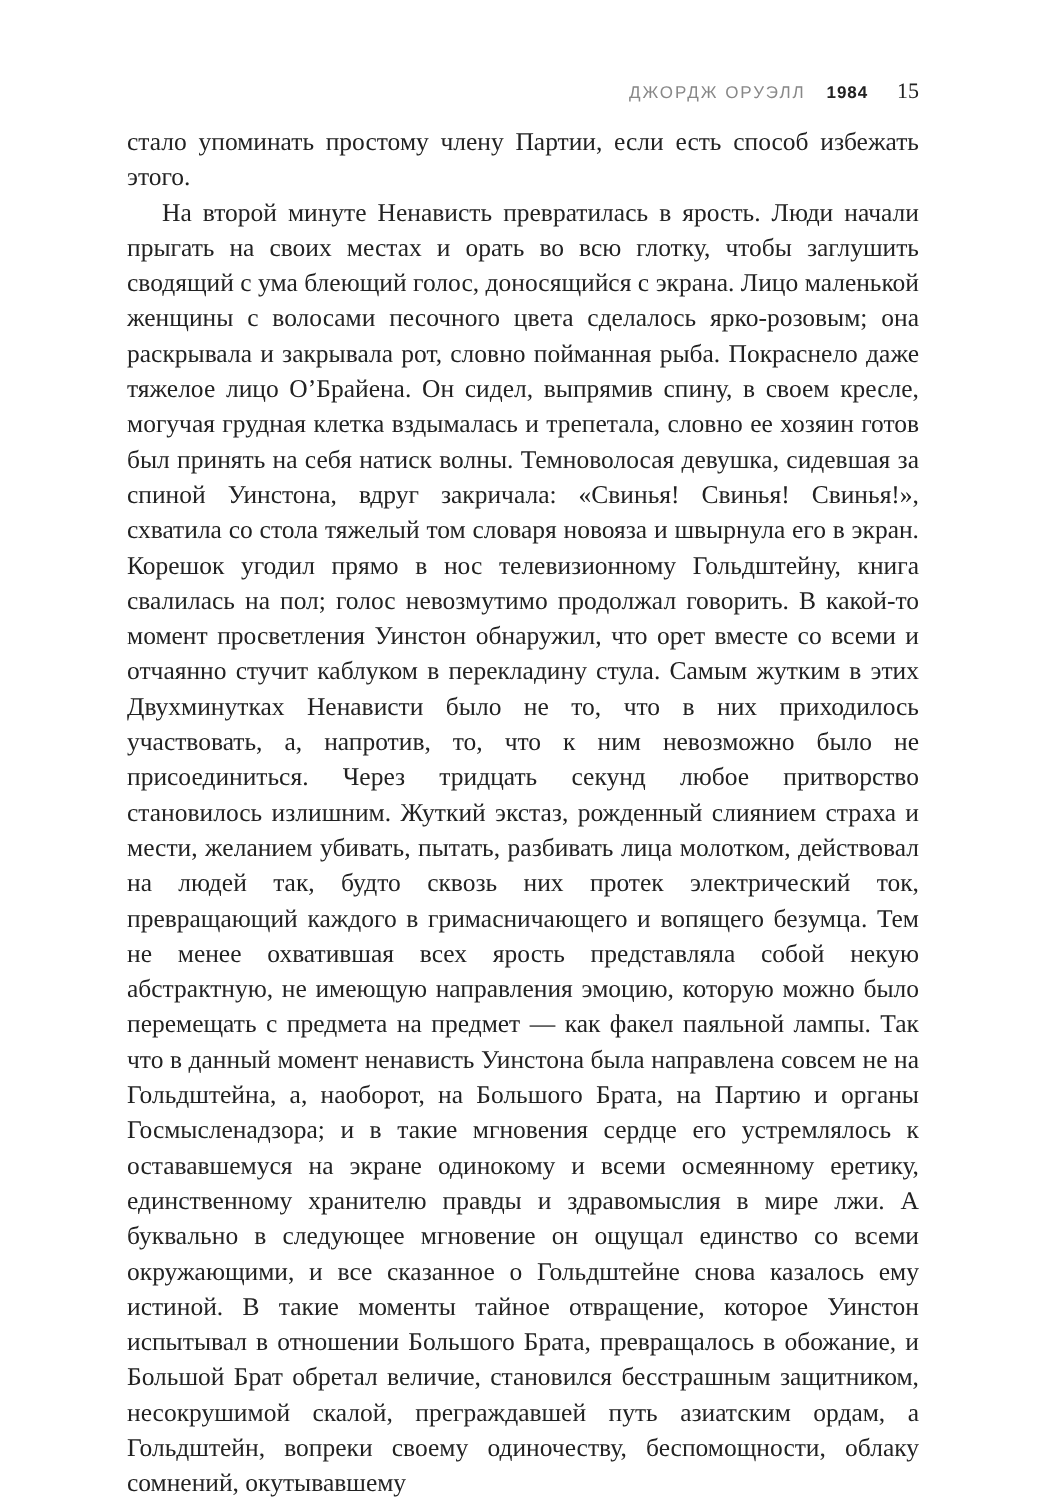ДЖОРДЖ ОРУЭЛЛ 1984 15
стало упоминать простому члену Партии, если есть способ избежать этого.
На второй минуте Ненависть превратилась в ярость. Люди начали прыгать на своих местах и орать во всю глотку, чтобы заглушить сводящий с ума блеющий голос, доносящийся с экрана. Лицо маленькой женщины с волосами песочного цвета сделалось ярко-розовым; она раскрывала и закрывала рот, словно пойманная рыба. Покраснело даже тяжелое лицо О’Брайена. Он сидел, выпрямив спину, в своем кресле, могучая грудная клетка вздымалась и трепетала, словно ее хозяин готов был принять на себя натиск волны. Темноволосая девушка, сидевшая за спиной Уинстона, вдруг закричала: «Свинья! Свинья! Свинья!», схватила со стола тяжелый том словаря новояза и швырнула его в экран. Корешок угодил прямо в нос телевизионному Гольдштейну, книга свалилась на пол; голос невозмутимо продолжал говорить. В какой-то момент просветления Уинстон обнаружил, что орет вместе со всеми и отчаянно стучит каблуком в перекладину стула. Самым жутким в этих Двухминутках Ненависти было не то, что в них приходилось участвовать, а, напротив, то, что к ним невозможно было не присоединиться. Через тридцать секунд любое притворство становилось излишним. Жуткий экстаз, рожденный слиянием страха и мести, желанием убивать, пытать, разбивать лица молотком, действовал на людей так, будто сквозь них протек электрический ток, превращающий каждого в гримасничающего и вопящего безумца. Тем не менее охватившая всех ярость представляла собой некую абстрактную, не имеющую направления эмоцию, которую можно было перемещать с предмета на предмет — как факел паяльной лампы. Так что в данный момент ненависть Уинстона была направлена совсем не на Гольдштейна, а, наоборот, на Большого Брата, на Партию и органы Госмысленадзора; и в такие мгновения сердце его устремлялось к остававшемуся на экране одинокому и всеми осмеянному еретику, единственному хранителю правды и здравомыслия в мире лжи. А буквально в следующее мгновение он ощущал единство со всеми окружающими, и все сказанное о Гольдштейне снова казалось ему истиной. В такие моменты тайное отвращение, которое Уинстон испытывал в отношении Большого Брата, превращалось в обожание, и Большой Брат обретал величие, становился бесстрашным защитником, несокрушимой скалой, преграждавшей путь азиатским ордам, а Гольдштейн, вопреки своему одиночеству, беспомощности, облаку сомнений, окутывавшему